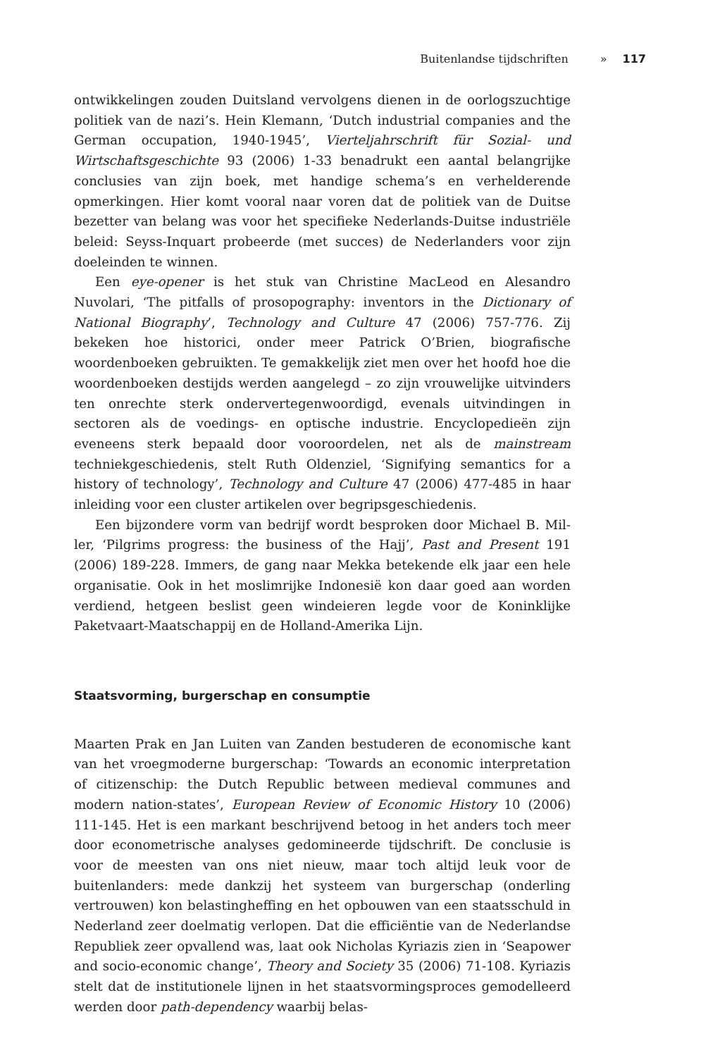Buitenlandse tijdschriften » 117
ontwikkelingen zouden Duitsland vervolgens dienen in de oorlogszuchtige politiek van de nazi’s. Hein Klemann, ‘Dutch industrial companies and the German occupation, 1940-1945’, Vierteljahrschrift für Sozial- und Wirtschafts­geschichte 93 (2006) 1-33 benadrukt een aantal belangrijke conclusies van zijn boek, met handige schema’s en verhelderende opmerkingen. Hier komt vooral naar voren dat de politiek van de Duitse bezetter van belang was voor het specifieke Nederlands-Duitse industriële beleid: Seyss-Inquart probeerde (met succes) de Nederlanders voor zijn doeleinden te winnen.
Een eye-opener is het stuk van Christine MacLeod en Alesandro Nuvolari, ‘The pitfalls of prosopography: inventors in the Dictionary of National Biog­raphy’, Technology and Culture 47 (2006) 757-776. Zij bekeken hoe histo­rici, onder meer Patrick O’Brien, biografische woordenboeken gebruikten. Te gemakkelijk ziet men over het hoofd hoe die woordenboeken destijds werden aangelegd – zo zijn vrouwelijke uitvinders ten onrechte sterk onder­vertegenwoordigd, evenals uitvindingen in sectoren als de voedings- en op­tische industrie. Encyclopedieën zijn eveneens sterk bepaald door vooroor­delen, net als de mainstream techniekgeschiedenis, stelt Ruth Oldenziel, ‘Signifying semantics for a history of technology’, Technology and Culture 47 (2006) 477-485 in haar inleiding voor een cluster artikelen over begrips­geschiedenis.
Een bijzondere vorm van bedrijf wordt besproken door Michael B. Mil­ler, ‘Pilgrims progress: the business of the Hajj’, Past and Present 191 (2006) 189-228. Immers, de gang naar Mekka betekende elk jaar een hele organisa­tie. Ook in het moslimrijke Indonesië kon daar goed aan worden verdiend, hetgeen beslist geen windeieren legde voor de Koninklijke Paketvaart-Maat­schappij en de Holland-Amerika Lijn.
Staatsvorming, burgerschap en consumptie
Maarten Prak en Jan Luiten van Zanden bestuderen de economische kant van het vroegmoderne burgerschap: ‘Towards an economic interpretation of citizenschip: the Dutch Republic between medieval communes and modern nation-states’, European Review of Economic History 10 (2006) 111-145. Het is een markant beschrijvend betoog in het anders toch meer door econometri­sche analyses gedomineerde tijdschrift. De conclusie is voor de meesten van ons niet nieuw, maar toch altijd leuk voor de buitenlanders: mede dankzij het systeem van burgerschap (onderling vertrouwen) kon belastingheffing en het opbouwen van een staatsschuld in Nederland zeer doelmatig verlopen. Dat die efficiëntie van de Nederlandse Republiek zeer opvallend was, laat ook Nicholas Kyriazis zien in ‘Seapower and socio-economic change’, Theory and Society 35 (2006) 71-108. Kyriazis stelt dat de institutionele lijnen in het staats­vormingsproces gemodelleerd werden door path-dependency waarbij belas-